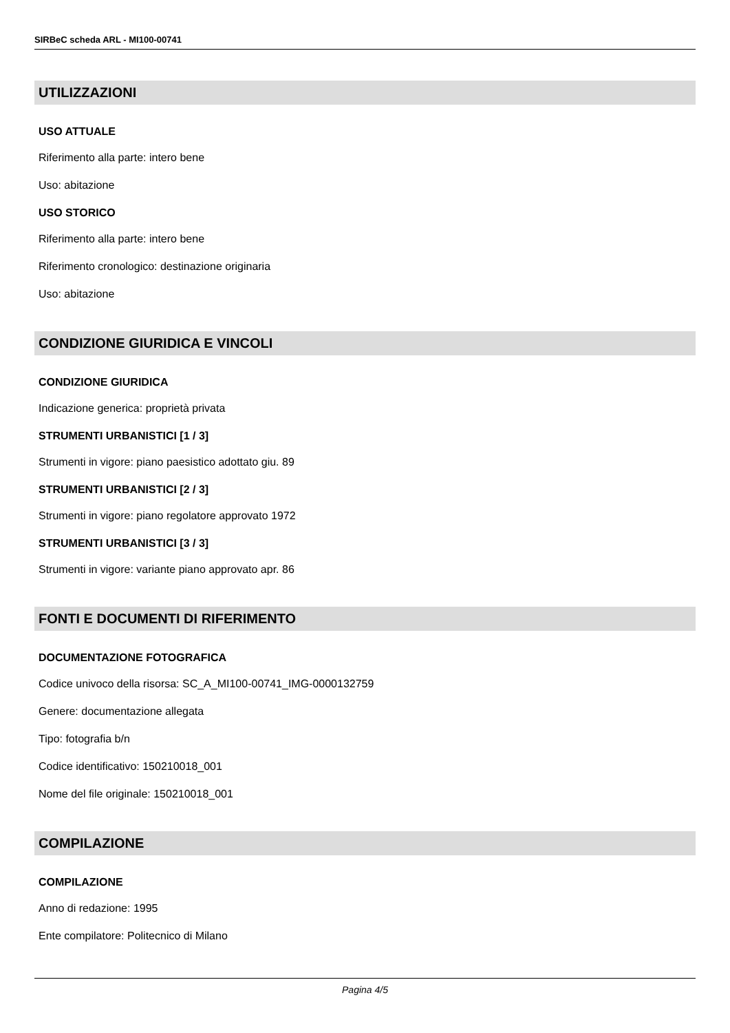SIRBeC scheda ARL - MI100-00741
UTILIZZAZIONI
USO ATTUALE
Riferimento alla parte: intero bene
Uso: abitazione
USO STORICO
Riferimento alla parte: intero bene
Riferimento cronologico: destinazione originaria
Uso: abitazione
CONDIZIONE GIURIDICA E VINCOLI
CONDIZIONE GIURIDICA
Indicazione generica: proprietà privata
STRUMENTI URBANISTICI [1 / 3]
Strumenti in vigore: piano paesistico adottato giu. 89
STRUMENTI URBANISTICI [2 / 3]
Strumenti in vigore: piano regolatore approvato 1972
STRUMENTI URBANISTICI [3 / 3]
Strumenti in vigore: variante piano approvato apr. 86
FONTI E DOCUMENTI DI RIFERIMENTO
DOCUMENTAZIONE FOTOGRAFICA
Codice univoco della risorsa: SC_A_MI100-00741_IMG-0000132759
Genere: documentazione allegata
Tipo: fotografia b/n
Codice identificativo: 150210018_001
Nome del file originale: 150210018_001
COMPILAZIONE
COMPILAZIONE
Anno di redazione: 1995
Ente compilatore: Politecnico di Milano
Pagina 4/5